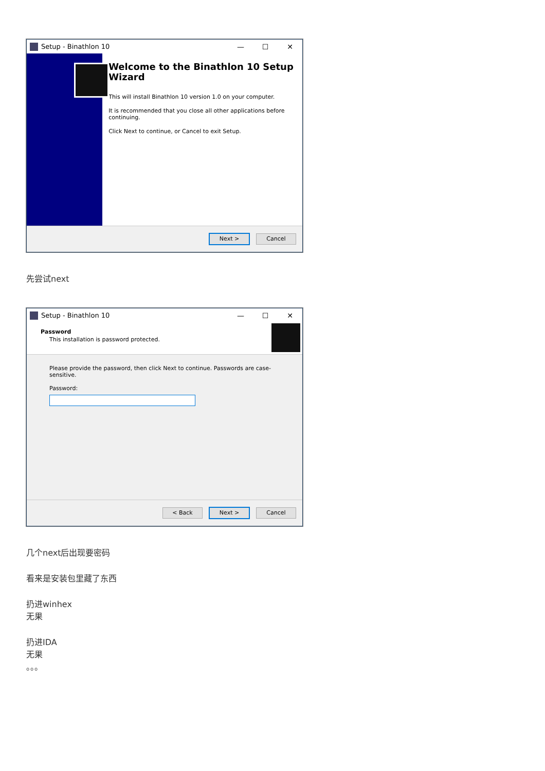Setup - Binathlon 10 — ☐ ✕
Welcome to the Binathlon 10 Setup Wizard
This will install Binathlon 10 version 1.0 on your computer.
It is recommended that you close all other applications before continuing.
Click Next to continue, or Cancel to exit Setup.
Next > Cancel
先尝试next
Setup - Binathlon 10 — ☐ ✕
Password
This installation is password protected.
Please provide the password, then click Next to continue. Passwords are case-sensitive.
Password:
< Back Next > Cancel
几个next后出现要密码
看来是安装包里藏了东西
扔进winhex
无果
扔进IDA
无果
。。。